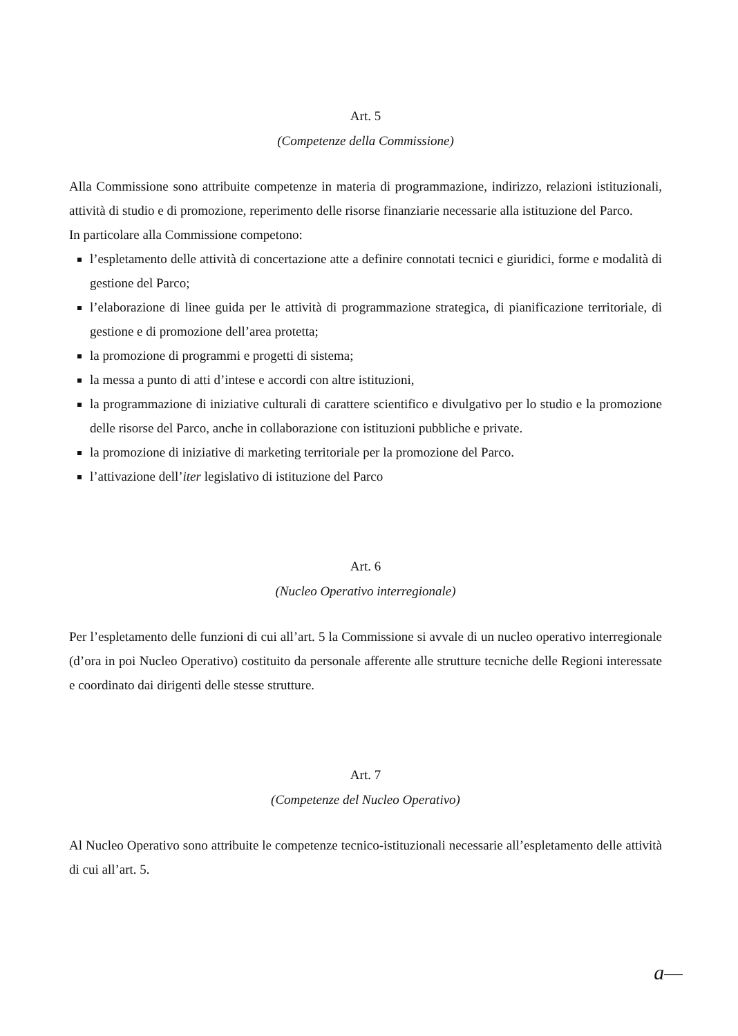Art. 5
(Competenze della Commissione)
Alla Commissione sono attribuite competenze in materia di programmazione, indirizzo, relazioni istituzionali, attività di studio e di promozione, reperimento delle risorse finanziarie necessarie alla istituzione del Parco.
In particolare alla Commissione competono:
l’espletamento delle attività di concertazione atte a definire connotati tecnici e giuridici, forme e modalità di gestione del Parco;
l’elaborazione di linee guida per le attività di programmazione strategica, di pianificazione territoriale, di gestione e di promozione dell’area protetta;
la promozione di programmi e progetti di sistema;
la messa a punto di atti d’intese e accordi con altre istituzioni,
la programmazione di iniziative culturali di carattere scientifico e divulgativo per lo studio e la promozione delle risorse del Parco, anche in collaborazione con istituzioni pubbliche e private.
la promozione di iniziative di marketing territoriale per la promozione del Parco.
l’attivazione dell’iter legislativo di istituzione del Parco
Art. 6
(Nucleo Operativo interregionale)
Per l’espletamento delle funzioni di cui all’art. 5 la Commissione si avvale di un nucleo operativo interregionale (d’ora in poi Nucleo Operativo) costituito da personale afferente alle strutture tecniche delle Regioni interessate e coordinato dai dirigenti delle stesse strutture.
Art. 7
(Competenze del Nucleo Operativo)
Al Nucleo Operativo sono attribuite le competenze tecnico-istituzionali necessarie all’espletamento delle attività di cui all’art. 5.
a—